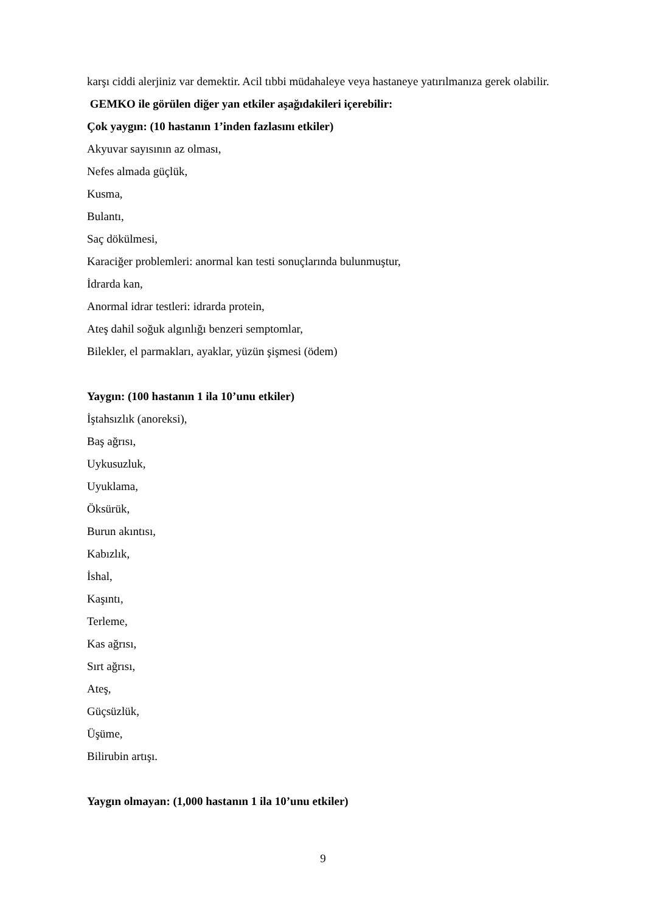karşı ciddi alerjiniz var demektir. Acil tıbbi müdahaleye veya hastaneye yatırılmanıza gerek olabilir.
GEMKO ile görülen diğer yan etkiler aşağıdakileri içerebilir:
Çok yaygın: (10 hastanın 1’inden fazlasını etkiler)
Akyuvar sayısının az olması,
Nefes almada güçlük,
Kusma,
Bulantı,
Saç dökülmesi,
Karaciğer problemleri: anormal kan testi sonuçlarında bulunmuştur,
İdrarda kan,
Anormal idrar testleri: idrarda protein,
Ateş dahil soğuk algınlığı benzeri semptomlar,
Bilekler, el parmakları, ayaklar, yüzün şişmesi (ödem)
Yaygın: (100 hastanın 1 ila 10’unu etkiler)
İştahsızlık (anoreksi),
Baş ağrısı,
Uykusuzluk,
Uyuklama,
Öksürük,
Burun akıntısı,
Kabızlık,
İshal,
Kaşıntı,
Terleme,
Kas ağrısı,
Sırt ağrısı,
Ateş,
Güçsüzlük,
Üşüme,
Bilirubin artışı.
Yaygın olmayan: (1,000 hastanın 1 ila 10’unu etkiler)
9